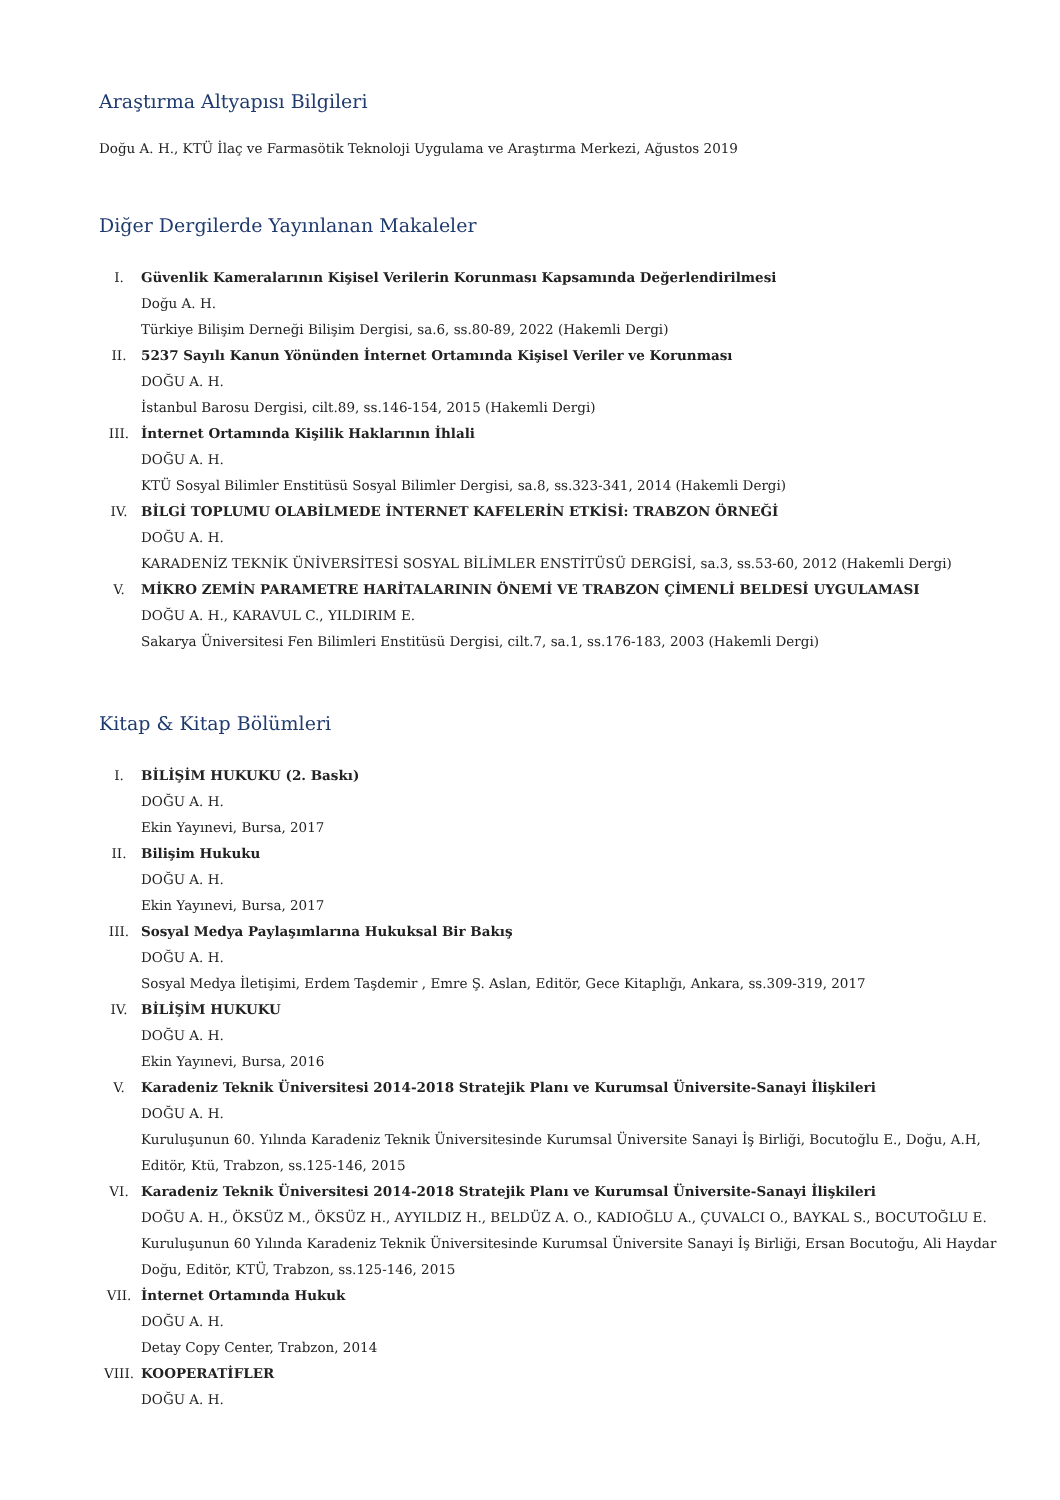Araştırma Altyapısı Bilgileri
Doğu A. H., KTÜ İlaç ve Farmasötik Teknoloji Uygulama ve Araştırma Merkezi, Ağustos 2019
Diğer Dergilerde Yayınlanan Makaleler
I. Güvenlik Kameralarının Kişisel Verilerin Korunması Kapsamında Değerlendirilmesi
Doğu A. H.
Türkiye Bilişim Derneği Bilişim Dergisi, sa.6, ss.80-89, 2022 (Hakemli Dergi)
II. 5237 Sayılı Kanun Yönünden İnternet Ortamında Kişisel Veriler ve Korunması
DOĞU A. H.
İstanbul Barosu Dergisi, cilt.89, ss.146-154, 2015 (Hakemli Dergi)
III. İnternet Ortamında Kişilik Haklarının İhlali
DOĞU A. H.
KTÜ Sosyal Bilimler Enstitüsü Sosyal Bilimler Dergisi, sa.8, ss.323-341, 2014 (Hakemli Dergi)
IV. BİLGİ TOPLUMU OLABİLMEDE İNTERNET KAFELERİN ETKİSİ: TRABZON ÖRNEĞİ
DOĞU A. H.
KARADENİZ TEKNİK ÜNİVERSİTESİ SOSYAL BİLİMLER ENSTİTÜSÜ DERGİSİ, sa.3, ss.53-60, 2012 (Hakemli Dergi)
V. MİKRO ZEMİN PARAMETRE HARİTALARININ ÖNEMİ VE TRABZON ÇİMENLİ BELDESİ UYGULAMASI
DOĞU A. H., KARAVUL C., YILDIRIM E.
Sakarya Üniversitesi Fen Bilimleri Enstitüsü Dergisi, cilt.7, sa.1, ss.176-183, 2003 (Hakemli Dergi)
Kitap & Kitap Bölümleri
I. BİLİŞİM HUKUKU (2. Baskı)
DOĞU A. H.
Ekin Yayınevi, Bursa, 2017
II. Bilişim Hukuku
DOĞU A. H.
Ekin Yayınevi, Bursa, 2017
III. Sosyal Medya Paylaşımlarına Hukuksal Bir Bakış
DOĞU A. H.
Sosyal Medya İletişimi, Erdem Taşdemir , Emre Ş. Aslan, Editör, Gece Kitaplığı, Ankara, ss.309-319, 2017
IV. BİLİŞİM HUKUKU
DOĞU A. H.
Ekin Yayınevi, Bursa, 2016
V. Karadeniz Teknik Üniversitesi 2014-2018 Stratejik Planı ve Kurumsal Üniversite-Sanayi İlişkileri
DOĞU A. H.
Kuruluşunun 60. Yılında Karadeniz Teknik Üniversitesinde Kurumsal Üniversite Sanayi İş Birliği, Bocutoğlu E., Doğu, A.H, Editör, Ktü, Trabzon, ss.125-146, 2015
VI. Karadeniz Teknik Üniversitesi 2014-2018 Stratejik Planı ve Kurumsal Üniversite-Sanayi İlişkileri
DOĞU A. H., ÖKSÜZ M., ÖKSÜZ H., AYYILDIZ H., BELDÜZ A. O., KADIOĞLU A., ÇUVALCI O., BAYKAL S., BOCUTOĞLU E.
Kuruluşunun 60 Yılında Karadeniz Teknik Üniversitesinde Kurumsal Üniversite Sanayi İş Birliği, Ersan Bocutoğu, Ali Haydar Doğu, Editör, KTÜ, Trabzon, ss.125-146, 2015
VII. İnternet Ortamında Hukuk
DOĞU A. H.
Detay Copy Center, Trabzon, 2014
VIII.
KOOPERATİFLER
DOĞU A. H.